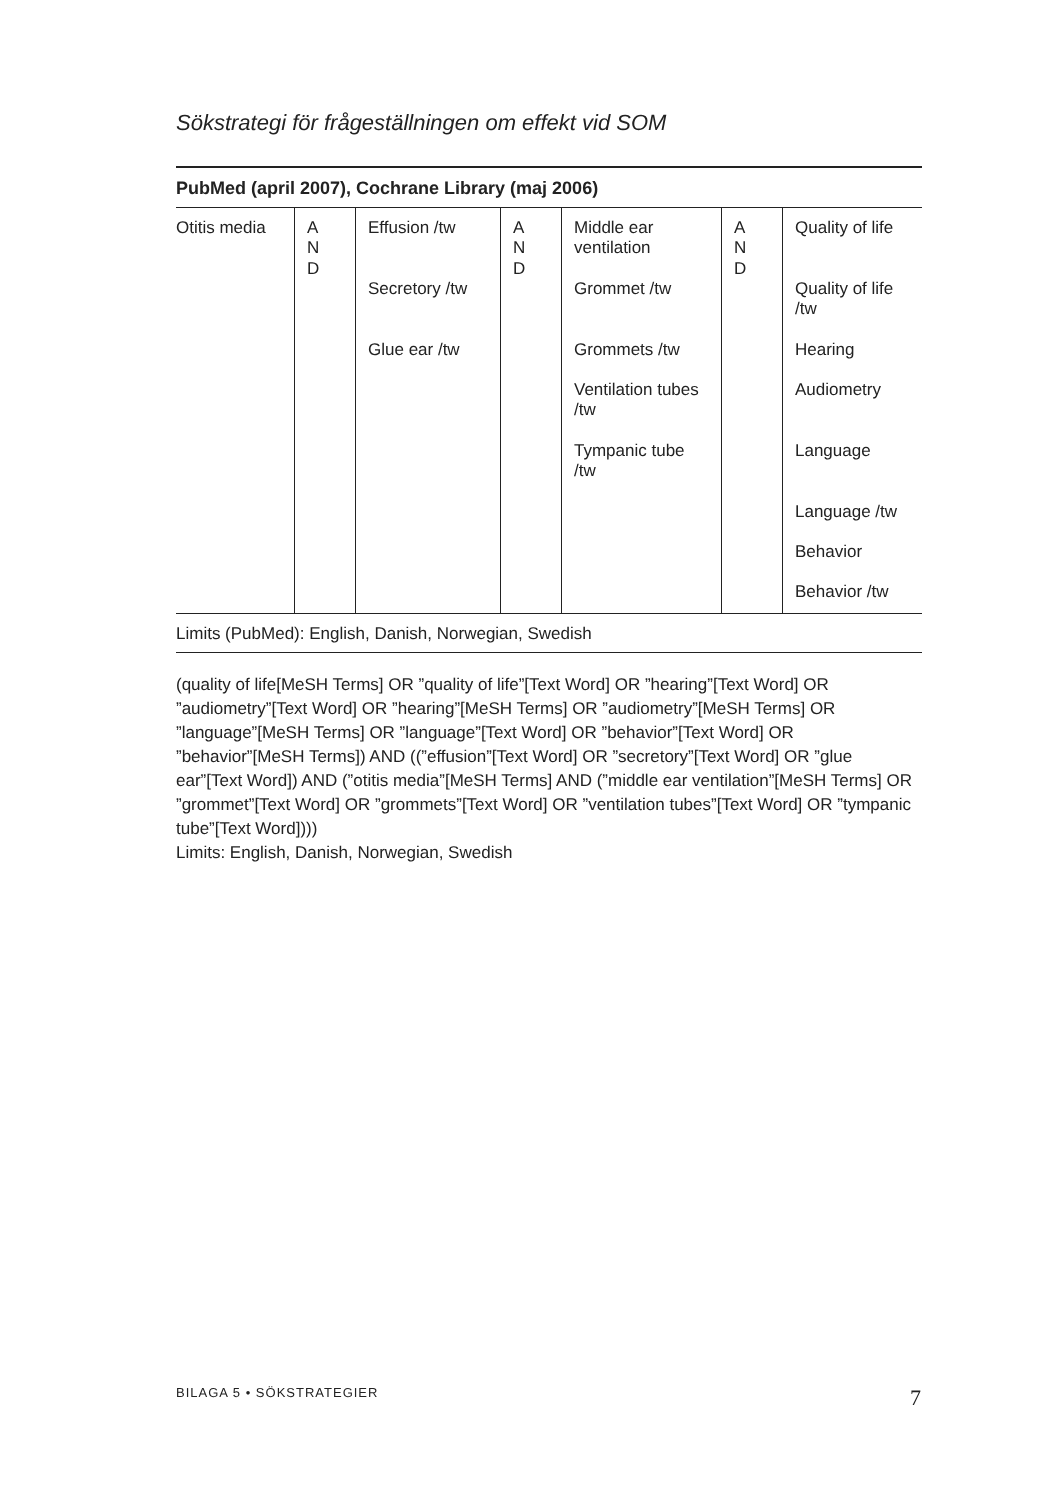Sökstrategi för frågeställningen om effekt vid SOM
PubMed (april 2007), Cochrane Library (maj 2006)
| Otitis media | A N D | Effusion /tw | A N D | Middle ear ventilation | A N D | Quality of life |
| | | Secretory /tw | | Grommet /tw | | Quality of life /tw |
| | | Glue ear /tw | | Grommets /tw | | Hearing |
| | | | | Ventilation tubes /tw | | Audiometry |
| | | | | Tympanic tube /tw | | Language |
| | | | | | | Language /tw |
| | | | | | | Behavior |
| | | | | | | Behavior /tw |
Limits (PubMed): English, Danish, Norwegian, Swedish
(quality of life[MeSH Terms] OR ”quality of life”[Text Word] OR ”hearing”[Text Word] OR ”audiometry”[Text Word] OR ”hearing”[MeSH Terms] OR ”audiometry”[MeSH Terms] OR ”language”[MeSH Terms] OR ”language”[Text Word] OR ”behavior”[Text Word] OR ”behavior”[MeSH Terms]) AND ((”effusion”[Text Word] OR ”secretory”[Text Word] OR ”glue ear”[Text Word]) AND (”otitis media”[MeSH Terms] AND (”middle ear ventilation”[MeSH Terms] OR ”grommet”[Text Word] OR ”grommets”[Text Word] OR ”ventilation tubes”[Text Word] OR ”tympanic tube”[Text Word])))
Limits: English, Danish, Norwegian, Swedish
BILAGA 5 • SÖKSTRATEGIER 7